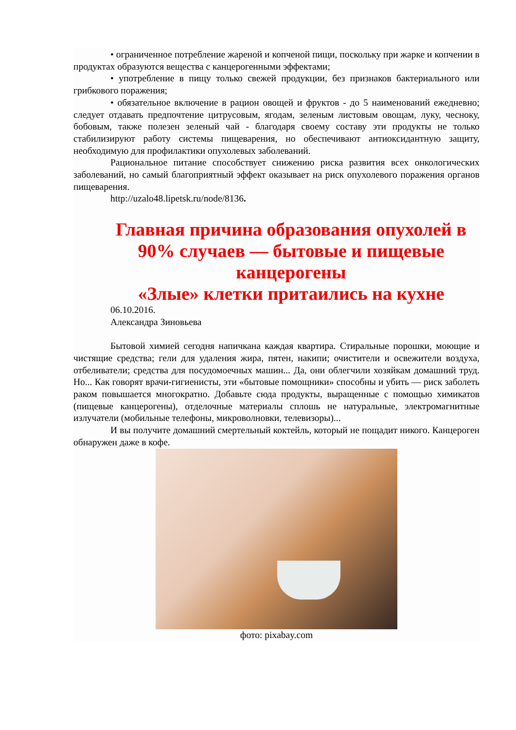• ограниченное потребление жареной и копченой пищи, поскольку при жарке и копчении в продуктах образуются вещества с канцерогенными эффектами;
• употребление в пищу только свежей продукции, без признаков бактериального или грибкового поражения;
• обязательное включение в рацион овощей и фруктов - до 5 наименований ежедневно; следует отдавать предпочтение цитрусовым, ягодам, зеленым листовым овощам, луку, чесноку, бобовым, также полезен зеленый чай - благодаря своему составу эти продукты не только стабилизируют работу системы пищеварения, но обеспечивают антиоксидантную защиту, необходимую для профилактики опухолевых заболеваний.
Рациональное питание способствует снижению риска развития всех онкологических заболеваний, но самый благоприятный эффект оказывает на риск опухолевого поражения органов пищеварения.
http://uzalo48.lipetsk.ru/node/8136.
Главная причина образования опухолей в 90% случаев — бытовые и пищевые канцерогены
«Злые» клетки притаились на кухне
06.10.2016.
Александра Зиновьева
Бытовой химией сегодня напичкана каждая квартира. Стиральные порошки, моющие и чистящие средства; гели для удаления жира, пятен, накипи; очистители и освежители воздуха, отбеливатели; средства для посудомоечных машин... Да, они облегчили хозяйкам домашний труд. Но... Как говорят врачи-гигиенисты, эти «бытовые помощники» способны и убить — риск заболеть раком повышается многократно. Добавьте сюда продукты, выращенные с помощью химикатов (пищевые канцерогены), отделочные материалы сплошь не натуральные, электромагнитные излучатели (мобильные телефоны, микроволновки, телевизоры)...
И вы получите домашний смертельный коктейль, который не пощадит никого. Канцероген обнаружен даже в кофе.
фото: pixabay.com